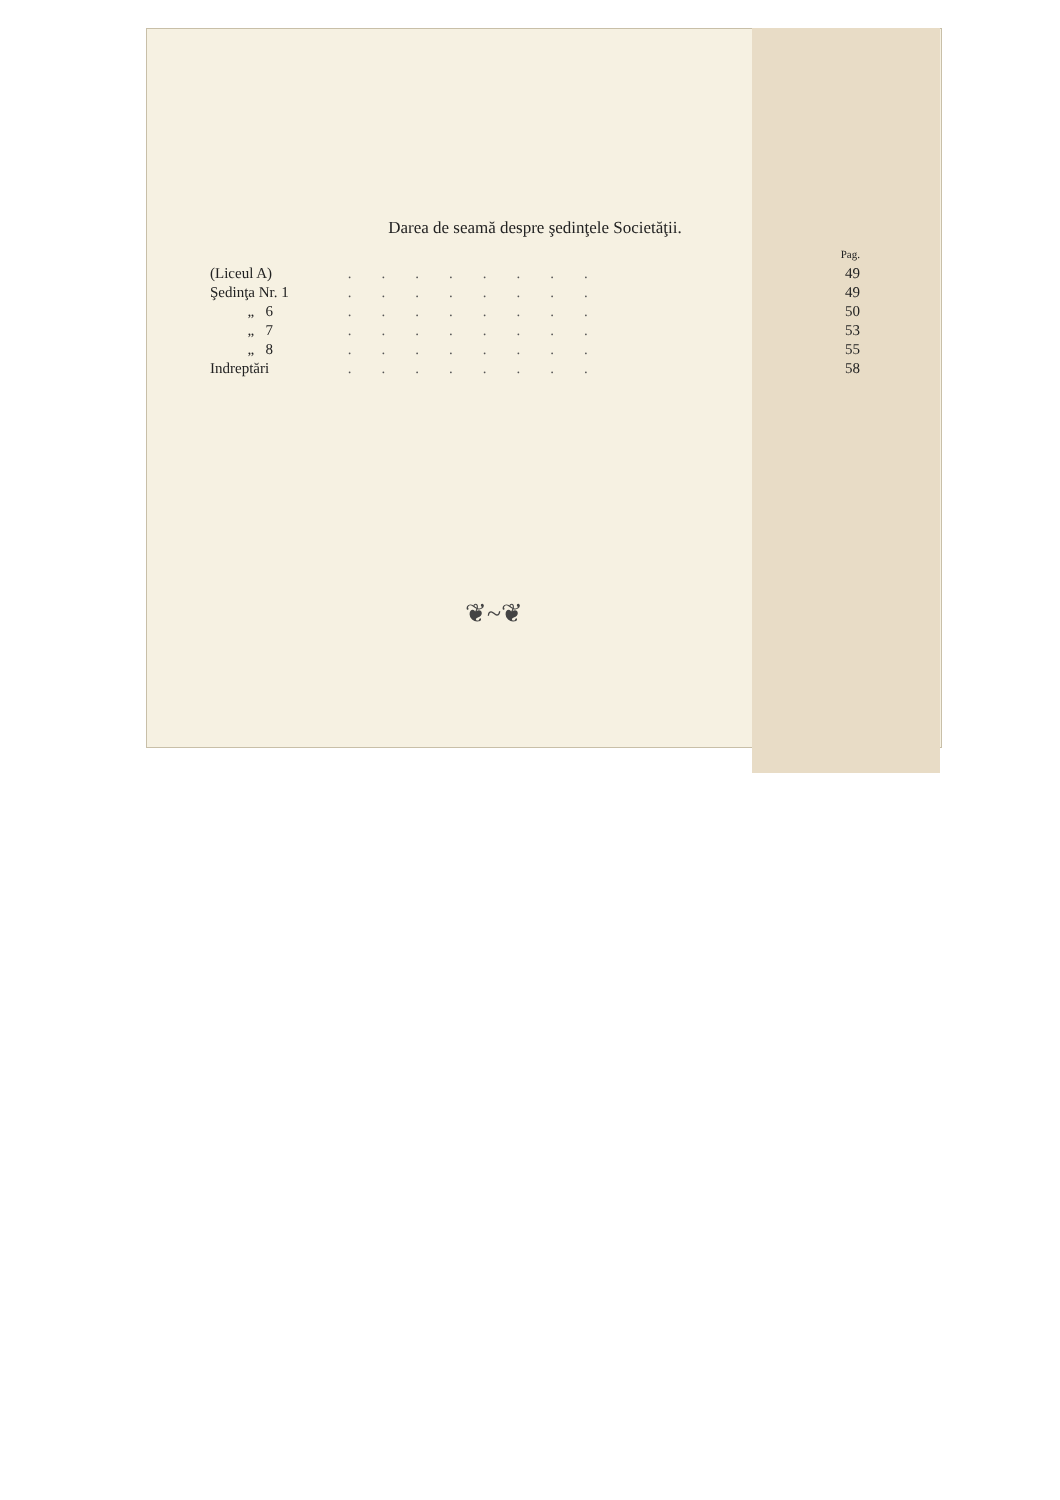Darea de seamă despre şedinţele Societăţii.
Pag.
| (Liceul A) | ........ | 49 |
| Şedinţa Nr. 1 | ........ | 49 |
| „ 6 | ........ | 50 |
| „ 7 | ........ | 53 |
| „ 8 | ........ | 55 |
| Indreptări | ........ | 58 |
❦~❦